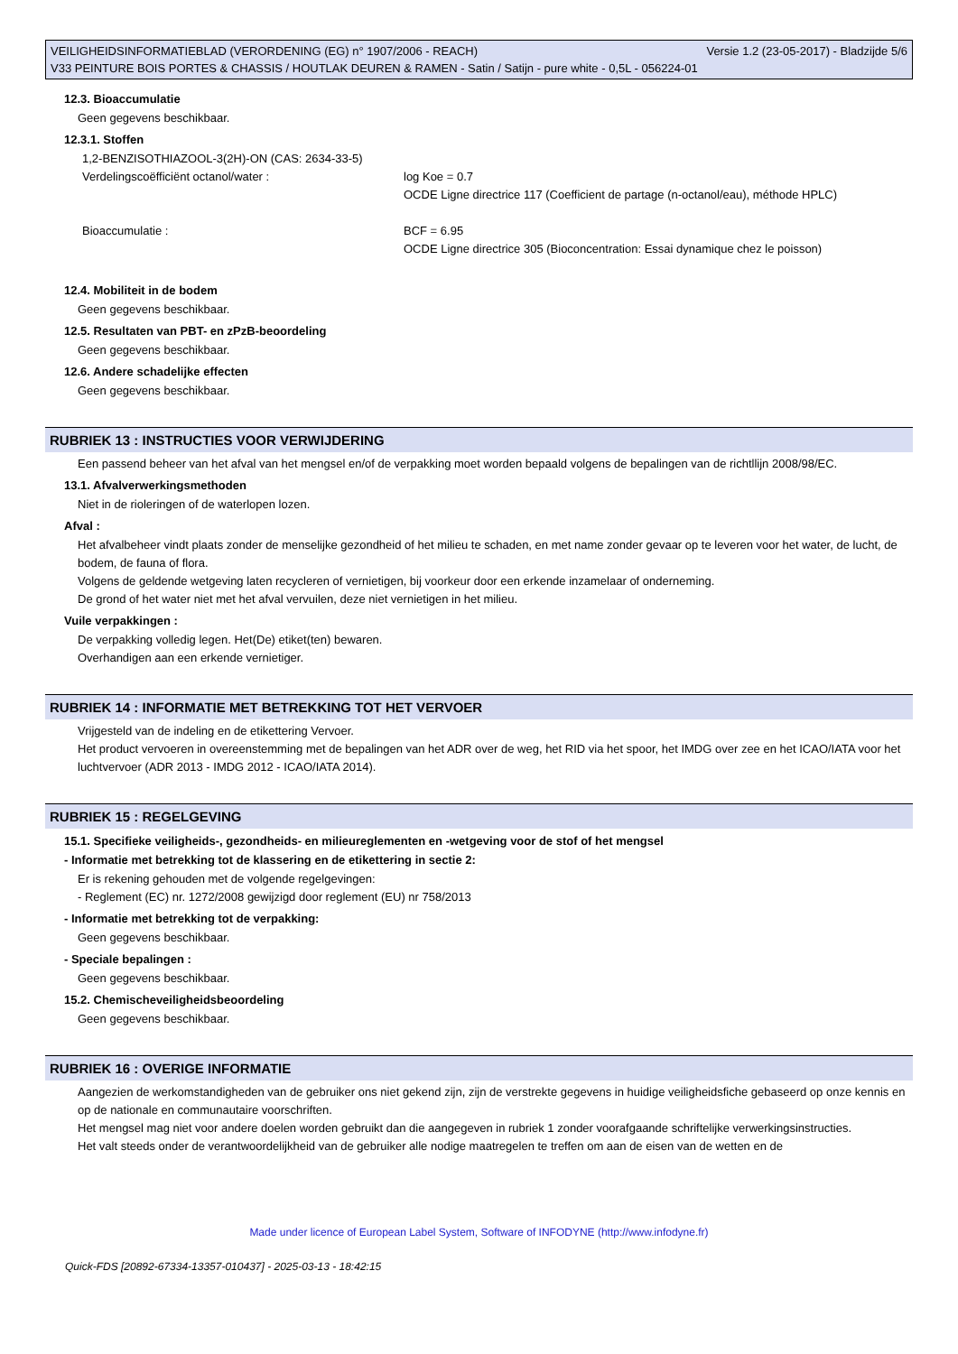VEILIGHEIDSINFORMATIEBLAD (VERORDENING (EG) n° 1907/2006 - REACH) Versie 1.2 (23-05-2017) - Bladzijde 5/6
V33 PEINTURE BOIS PORTES & CHASSIS / HOUTLAK DEUREN & RAMEN - Satin / Satijn - pure white - 0,5L - 056224-01
12.3. Bioaccumulatie
Geen gegevens beschikbaar.
12.3.1. Stoffen
1,2-BENZISOTHIAZOOL-3(2H)-ON (CAS: 2634-33-5)
Verdelingscoëfficiënt octanol/water :
log Koe = 0.7
OCDE Ligne directrice 117 (Coefficient de partage (n-octanol/eau), méthode HPLC)
Bioaccumulatie :
BCF = 6.95
OCDE Ligne directrice 305 (Bioconcentration: Essai dynamique chez le poisson)
12.4. Mobiliteit in de bodem
Geen gegevens beschikbaar.
12.5. Resultaten van PBT- en zPzB-beoordeling
Geen gegevens beschikbaar.
12.6. Andere schadelijke effecten
Geen gegevens beschikbaar.
RUBRIEK 13 : INSTRUCTIES VOOR VERWIJDERING
Een passend beheer van het afval van het mengsel en/of de verpakking moet worden bepaald volgens de bepalingen van de richtllijn 2008/98/EC.
13.1. Afvalverwerkingsmethoden
Niet in de rioleringen of de waterlopen lozen.
Afval :
Het afvalbeheer vindt plaats zonder de menselijke gezondheid of het milieu te schaden, en met name zonder gevaar op te leveren voor het water, de lucht, de bodem, de fauna of flora.
Volgens de geldende wetgeving laten recycleren of vernietigen, bij voorkeur door een erkende inzamelaar of onderneming.
De grond of het water niet met het afval vervuilen, deze niet vernietigen in het milieu.
Vuile verpakkingen :
De verpakking volledig legen. Het(De) etiket(ten) bewaren.
Overhandigen aan een erkende vernietiger.
RUBRIEK 14 : INFORMATIE MET BETREKKING TOT HET VERVOER
Vrijgesteld van de indeling en de etikettering Vervoer.
Het product vervoeren in overeenstemming met de bepalingen van het ADR over de weg, het RID via het spoor, het IMDG over zee en het ICAO/IATA voor het luchtvervoer (ADR 2013 - IMDG 2012 - ICAO/IATA 2014).
RUBRIEK 15 : REGELGEVING
15.1. Specifieke veiligheids-, gezondheids- en milieureglementen en -wetgeving voor de stof of het mengsel
- Informatie met betrekking tot de klassering en de etikettering in sectie 2:
Er is rekening gehouden met de volgende regelgevingen:
- Reglement (EC) nr. 1272/2008 gewijzigd door reglement (EU) nr 758/2013
- Informatie met betrekking tot de verpakking:
Geen gegevens beschikbaar.
- Speciale bepalingen :
Geen gegevens beschikbaar.
15.2. Chemischeveiligheidsbeoordeling
Geen gegevens beschikbaar.
RUBRIEK 16 : OVERIGE INFORMATIE
Aangezien de werkomstandigheden van de gebruiker ons niet gekend zijn, zijn de verstrekte gegevens in huidige veiligheidsfiche gebaseerd op onze kennis en op de nationale en communautaire voorschriften.
Het mengsel mag niet voor andere doelen worden gebruikt dan die aangegeven in rubriek 1 zonder voorafgaande schriftelijke verwerkingsinstructies.
Het valt steeds onder de verantwoordelijkheid van de gebruiker alle nodige maatregelen te treffen om aan de eisen van de wetten en de
Made under licence of European Label System, Software of INFODYNE (http://www.infodyne.fr)
Quick-FDS [20892-67334-13357-010437] - 2025-03-13 - 18:42:15